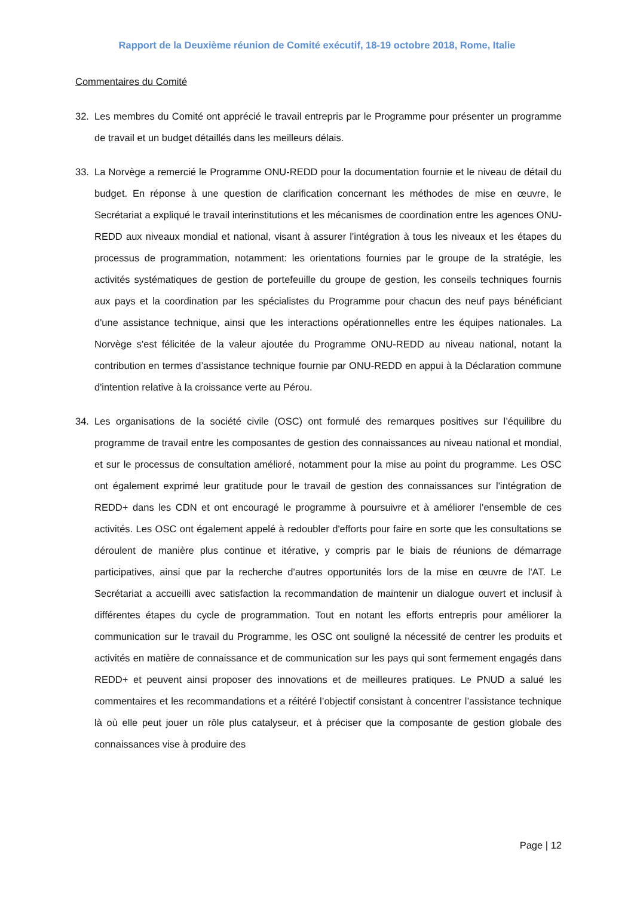Rapport de la Deuxième réunion de Comité exécutif, 18-19 octobre 2018, Rome, Italie
Commentaires du Comité
32. Les membres du Comité ont apprécié le travail entrepris par le Programme pour présenter un programme de travail et un budget détaillés dans les meilleurs délais.
33. La Norvège a remercié le Programme ONU-REDD pour la documentation fournie et le niveau de détail du budget. En réponse à une question de clarification concernant les méthodes de mise en œuvre, le Secrétariat a expliqué le travail interinstitutions et les mécanismes de coordination entre les agences ONU-REDD aux niveaux mondial et national, visant à assurer l'intégration à tous les niveaux et les étapes du processus de programmation, notamment: les orientations fournies par le groupe de la stratégie, les activités systématiques de gestion de portefeuille du groupe de gestion, les conseils techniques fournis aux pays et la coordination par les spécialistes du Programme pour chacun des neuf pays bénéficiant d'une assistance technique, ainsi que les interactions opérationnelles entre les équipes nationales. La Norvège s'est félicitée de la valeur ajoutée du Programme ONU-REDD au niveau national, notant la contribution en termes d’assistance technique fournie par ONU-REDD en appui à la Déclaration commune d'intention relative à la croissance verte au Pérou.
34. Les organisations de la société civile (OSC) ont formulé des remarques positives sur l’équilibre du programme de travail entre les composantes de gestion des connaissances au niveau national et mondial, et sur le processus de consultation amélioré, notamment pour la mise au point du programme. Les OSC ont également exprimé leur gratitude pour le travail de gestion des connaissances sur l'intégration de REDD+ dans les CDN et ont encouragé le programme à poursuivre et à améliorer l’ensemble de ces activités. Les OSC ont également appelé à redoubler d'efforts pour faire en sorte que les consultations se déroulent de manière plus continue et itérative, y compris par le biais de réunions de démarrage participatives, ainsi que par la recherche d'autres opportunités lors de la mise en œuvre de l'AT. Le Secrétariat a accueilli avec satisfaction la recommandation de maintenir un dialogue ouvert et inclusif à différentes étapes du cycle de programmation. Tout en notant les efforts entrepris pour améliorer la communication sur le travail du Programme, les OSC ont souligné la nécessité de centrer les produits et activités en matière de connaissance et de communication sur les pays qui sont fermement engagés dans REDD+ et peuvent ainsi proposer des innovations et de meilleures pratiques. Le PNUD a salué les commentaires et les recommandations et a réitéré l’objectif consistant à concentrer l’assistance technique là où elle peut jouer un rôle plus catalyseur, et à préciser que la composante de gestion globale des connaissances vise à produire des
Page | 12